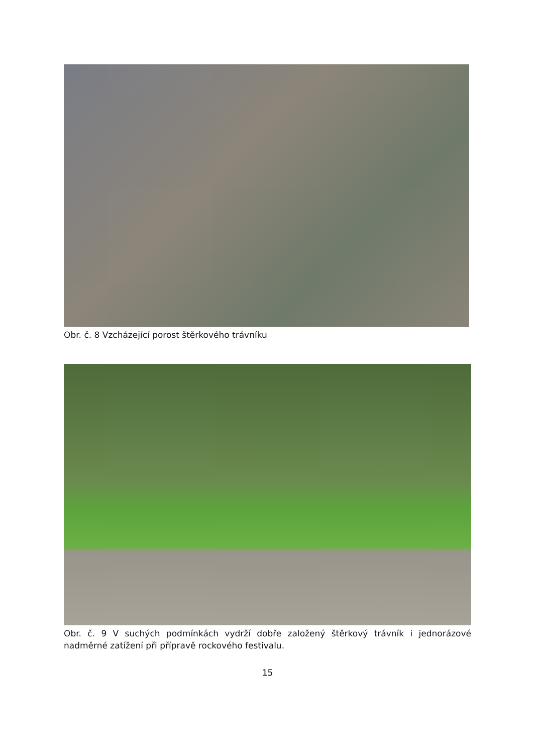Obr. č. 8 Vzcházející porost štěrkového trávníku
Obr. č. 9 V suchých podmínkách vydrží dobře založený štěrkový trávník i jednorázové nadměrné zatížení při přípravě rockového festivalu.
15